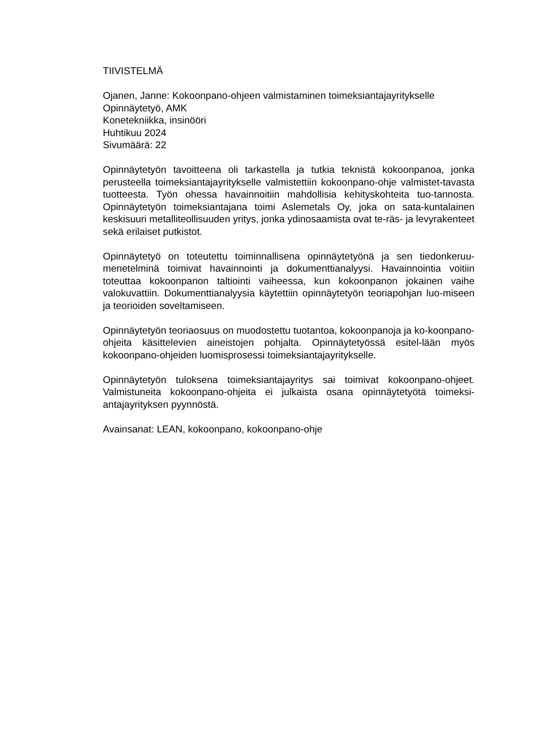TIIVISTELMÄ
Ojanen, Janne: Kokoonpano-ohjeen valmistaminen toimeksiantajayritykselle
Opinnäytetyö, AMK
Konetekniikka, insinööri
Huhtikuu 2024
Sivumäärä: 22
Opinnäytetyön tavoitteena oli tarkastella ja tutkia teknistä kokoonpanoa, jonka perusteella toimeksiantajayritykselle valmistettiin kokoonpano-ohje valmistet-tavasta tuotteesta. Työn ohessa havainnoitiin mahdollisia kehityskohteita tuo-tannosta. Opinnäytetyön toimeksiantajana toimi Aslemetals Oy, joka on sata-kuntalainen keskisuuri metalliteollisuuden yritys, jonka ydinosaamista ovat te-räs- ja levyrakenteet sekä erilaiset putkistot.
Opinnäytetyö on toteutettu toiminnallisena opinnäytetyönä ja sen tiedonkeruu-menetelminä toimivat havainnointi ja dokumenttianalyysi. Havainnointia voitiin toteuttaa kokoonpanon taltiointi vaiheessa, kun kokoonpanon jokainen vaihe valokuvattiin. Dokumenttianalyysia käytettiin opinnäytetyön teoriapohjan luo-miseen ja teorioiden soveltamiseen.
Opinnäytetyön teoriaosuus on muodostettu tuotantoa, kokoonpanoja ja ko-koonpano-ohjeita käsittelevien aineistojen pohjalta. Opinnäytetyössä esitel-lään myös kokoonpano-ohjeiden luomisprosessi toimeksiantajayritykselle.
Opinnäytetyön tuloksena toimeksiantajayritys sai toimivat kokoonpano-ohjeet. Valmistuneita kokoonpano-ohjeita ei julkaista osana opinnäytetyötä toimeksi-antajayrityksen pyynnöstä.
Avainsanat: LEAN, kokoonpano, kokoonpano-ohje